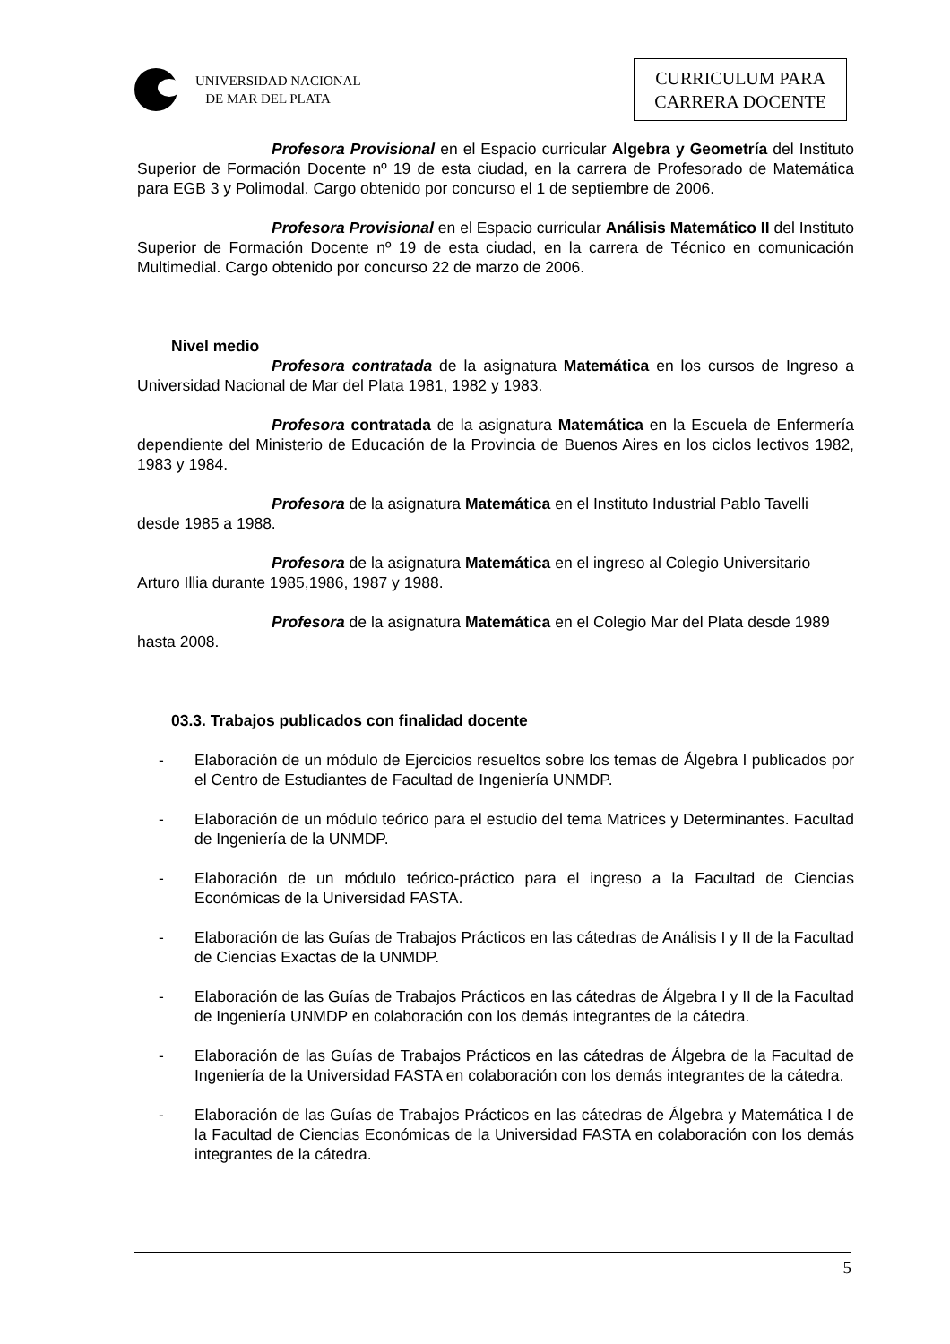UNIVERSIDAD NACIONAL
DE MAR DEL PLATA
CURRICULUM PARA
CARRERA DOCENTE
Profesora Provisional en el Espacio curricular Algebra y Geometría del Instituto Superior de Formación Docente nº 19 de esta ciudad, en la carrera de Profesorado de Matemática para EGB 3 y Polimodal. Cargo obtenido por concurso el 1 de septiembre de 2006.
Profesora Provisional en el Espacio curricular Análisis Matemático II del Instituto Superior de Formación Docente nº 19 de esta ciudad, en la carrera de Técnico en comunicación Multimedial. Cargo obtenido por concurso 22 de marzo de 2006.
Nivel medio
Profesora contratada de la asignatura Matemática en los cursos de Ingreso a Universidad Nacional de Mar del Plata 1981, 1982 y 1983.
Profesora contratada de la asignatura Matemática en la Escuela de Enfermería dependiente del Ministerio de Educación de la Provincia de Buenos Aires en los ciclos lectivos 1982, 1983 y 1984.
Profesora de la asignatura Matemática en el Instituto Industrial Pablo Tavelli desde 1985 a 1988.
Profesora de la asignatura Matemática en el ingreso al Colegio Universitario Arturo Illia durante 1985,1986, 1987 y 1988.
Profesora de la asignatura Matemática en el Colegio Mar del Plata desde 1989 hasta 2008.
03.3. Trabajos publicados con finalidad docente
- Elaboración de un módulo de Ejercicios resueltos sobre los temas de Álgebra I publicados por el Centro de Estudiantes de Facultad de Ingeniería UNMDP.
- Elaboración de un módulo teórico para el estudio del tema Matrices y Determinantes. Facultad de Ingeniería de la UNMDP.
- Elaboración de un módulo teórico-práctico para el ingreso a la Facultad de Ciencias Económicas de la Universidad FASTA.
- Elaboración de las Guías de Trabajos Prácticos en las cátedras de Análisis I y II de la Facultad de Ciencias Exactas de la UNMDP.
- Elaboración de las Guías de Trabajos Prácticos en las cátedras de Álgebra I y II de la Facultad de Ingeniería UNMDP en colaboración con los demás integrantes de la cátedra.
- Elaboración de las Guías de Trabajos Prácticos en las cátedras de Álgebra de la Facultad de Ingeniería de la Universidad FASTA en colaboración con los demás integrantes de la cátedra.
- Elaboración de las Guías de Trabajos Prácticos en las cátedras de Álgebra y Matemática I de la Facultad de Ciencias Económicas de la Universidad FASTA en colaboración con los demás integrantes de la cátedra.
5